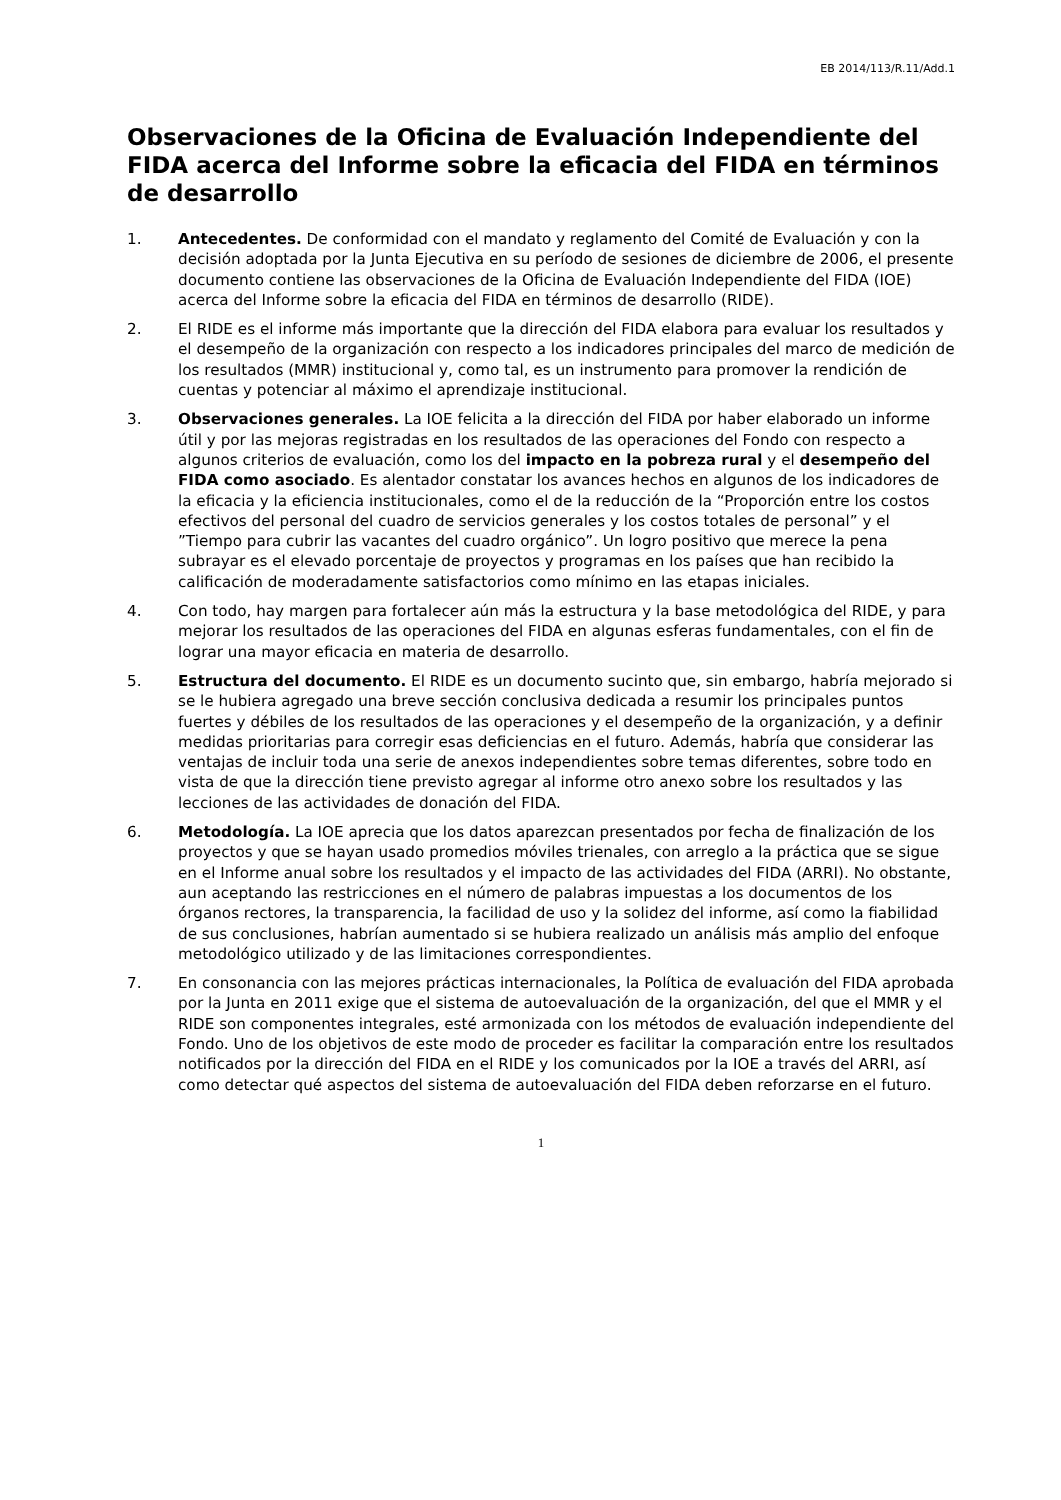EB 2014/113/R.11/Add.1
Observaciones de la Oficina de Evaluación Independiente del FIDA acerca del Informe sobre la eficacia del FIDA en términos de desarrollo
1. Antecedentes. De conformidad con el mandato y reglamento del Comité de Evaluación y con la decisión adoptada por la Junta Ejecutiva en su período de sesiones de diciembre de 2006, el presente documento contiene las observaciones de la Oficina de Evaluación Independiente del FIDA (IOE) acerca del Informe sobre la eficacia del FIDA en términos de desarrollo (RIDE).
2. El RIDE es el informe más importante que la dirección del FIDA elabora para evaluar los resultados y el desempeño de la organización con respecto a los indicadores principales del marco de medición de los resultados (MMR) institucional y, como tal, es un instrumento para promover la rendición de cuentas y potenciar al máximo el aprendizaje institucional.
3. Observaciones generales. La IOE felicita a la dirección del FIDA por haber elaborado un informe útil y por las mejoras registradas en los resultados de las operaciones del Fondo con respecto a algunos criterios de evaluación, como los del impacto en la pobreza rural y el desempeño del FIDA como asociado. Es alentador constatar los avances hechos en algunos de los indicadores de la eficacia y la eficiencia institucionales, como el de la reducción de la “Proporción entre los costos efectivos del personal del cuadro de servicios generales y los costos totales de personal” y el ”Tiempo para cubrir las vacantes del cuadro orgánico”. Un logro positivo que merece la pena subrayar es el elevado porcentaje de proyectos y programas en los países que han recibido la calificación de moderadamente satisfactorios como mínimo en las etapas iniciales.
4. Con todo, hay margen para fortalecer aún más la estructura y la base metodológica del RIDE, y para mejorar los resultados de las operaciones del FIDA en algunas esferas fundamentales, con el fin de lograr una mayor eficacia en materia de desarrollo.
5. Estructura del documento. El RIDE es un documento sucinto que, sin embargo, habría mejorado si se le hubiera agregado una breve sección conclusiva dedicada a resumir los principales puntos fuertes y débiles de los resultados de las operaciones y el desempeño de la organización, y a definir medidas prioritarias para corregir esas deficiencias en el futuro. Además, habría que considerar las ventajas de incluir toda una serie de anexos independientes sobre temas diferentes, sobre todo en vista de que la dirección tiene previsto agregar al informe otro anexo sobre los resultados y las lecciones de las actividades de donación del FIDA.
6. Metodología. La IOE aprecia que los datos aparezcan presentados por fecha de finalización de los proyectos y que se hayan usado promedios móviles trienales, con arreglo a la práctica que se sigue en el Informe anual sobre los resultados y el impacto de las actividades del FIDA (ARRI). No obstante, aun aceptando las restricciones en el número de palabras impuestas a los documentos de los órganos rectores, la transparencia, la facilidad de uso y la solidez del informe, así como la fiabilidad de sus conclusiones, habrían aumentado si se hubiera realizado un análisis más amplio del enfoque metodológico utilizado y de las limitaciones correspondientes.
7. En consonancia con las mejores prácticas internacionales, la Política de evaluación del FIDA aprobada por la Junta en 2011 exige que el sistema de autoevaluación de la organización, del que el MMR y el RIDE son componentes integrales, esté armonizada con los métodos de evaluación independiente del Fondo. Uno de los objetivos de este modo de proceder es facilitar la comparación entre los resultados notificados por la dirección del FIDA en el RIDE y los comunicados por la IOE a través del ARRI, así como detectar qué aspectos del sistema de autoevaluación del FIDA deben reforzarse en el futuro.
1